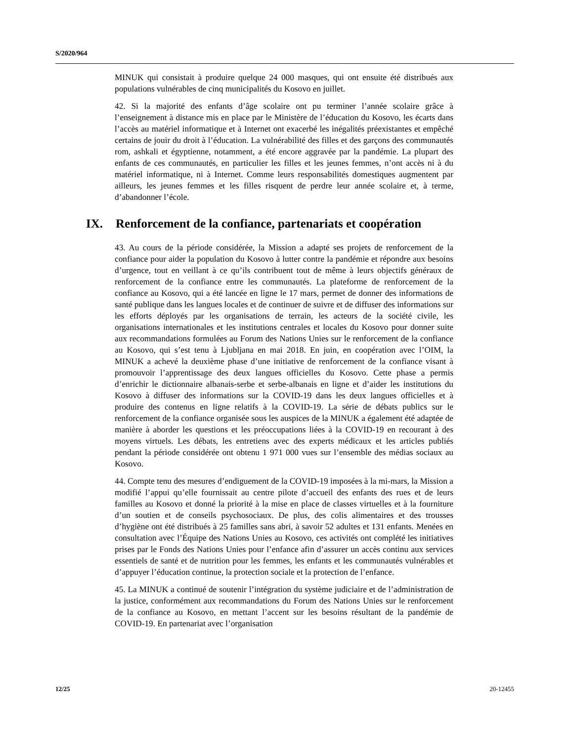S/2020/964
MINUK qui consistait à produire quelque 24 000 masques, qui ont ensuite été distribués aux populations vulnérables de cinq municipalités du Kosovo en juillet.
42. Si la majorité des enfants d’âge scolaire ont pu terminer l’année scolaire grâce à l’enseignement à distance mis en place par le Ministère de l’éducation du Kosovo, les écarts dans l’accès au matériel informatique et à Internet ont exacerbé les inégalités préexistantes et empêché certains de jouir du droit à l’éducation. La vulnérabilité des filles et des garçons des communautés rom, ashkali et égyptienne, notamment, a été encore aggravée par la pandémie. La plupart des enfants de ces communautés, en particulier les filles et les jeunes femmes, n’ont accès ni à du matériel informatique, ni à Internet. Comme leurs responsabilités domestiques augmentent par ailleurs, les jeunes femmes et les filles risquent de perdre leur année scolaire et, à terme, d’abandonner l’école.
IX. Renforcement de la confiance, partenariats et coopération
43. Au cours de la période considérée, la Mission a adapté ses projets de renforcement de la confiance pour aider la population du Kosovo à lutter contre la pandémie et répondre aux besoins d’urgence, tout en veillant à ce qu’ils contribuent tout de même à leurs objectifs généraux de renforcement de la confiance entre les communautés. La plateforme de renforcement de la confiance au Kosovo, qui a été lancée en ligne le 17 mars, permet de donner des informations de santé publique dans les langues locales et de continuer de suivre et de diffuser des informations sur les efforts déployés par les organisations de terrain, les acteurs de la société civile, les organisations internationales et les institutions centrales et locales du Kosovo pour donner suite aux recommandations formulées au Forum des Nations Unies sur le renforcement de la confiance au Kosovo, qui s’est tenu à Ljubljana en mai 2018. En juin, en coopération avec l’OIM, la MINUK a achevé la deuxième phase d’une initiative de renforcement de la confiance visant à promouvoir l’apprentissage des deux langues officielles du Kosovo. Cette phase a permis d’enrichir le dictionnaire albanais-serbe et serbe-albanais en ligne et d’aider les institutions du Kosovo à diffuser des informations sur la COVID-19 dans les deux langues officielles et à produire des contenus en ligne relatifs à la COVID-19. La série de débats publics sur le renforcement de la confiance organisée sous les auspices de la MINUK a également été adaptée de manière à aborder les questions et les préoccupations liées à la COVID-19 en recourant à des moyens virtuels. Les débats, les entretiens avec des experts médicaux et les articles publiés pendant la période considérée ont obtenu 1 971 000 vues sur l’ensemble des médias sociaux au Kosovo.
44. Compte tenu des mesures d’endiguement de la COVID-19 imposées à la mi-mars, la Mission a modifié l’appui qu’elle fournissait au centre pilote d’accueil des enfants des rues et de leurs familles au Kosovo et donné la priorité à la mise en place de classes virtuelles et à la fourniture d’un soutien et de conseils psychosociaux. De plus, des colis alimentaires et des trousses d’hygiène ont été distribués à 25 familles sans abri, à savoir 52 adultes et 131 enfants. Menées en consultation avec l’Équipe des Nations Unies au Kosovo, ces activités ont complété les initiatives prises par le Fonds des Nations Unies pour l’enfance afin d’assurer un accès continu aux services essentiels de santé et de nutrition pour les femmes, les enfants et les communautés vulnérables et d’appuyer l’éducation continue, la protection sociale et la protection de l’enfance.
45. La MINUK a continué de soutenir l’intégration du système judiciaire et de l’administration de la justice, conformément aux recommandations du Forum des Nations Unies sur le renforcement de la confiance au Kosovo, en mettant l’accent sur les besoins résultant de la pandémie de COVID-19. En partenariat avec l’organisation
12/25 20-12455